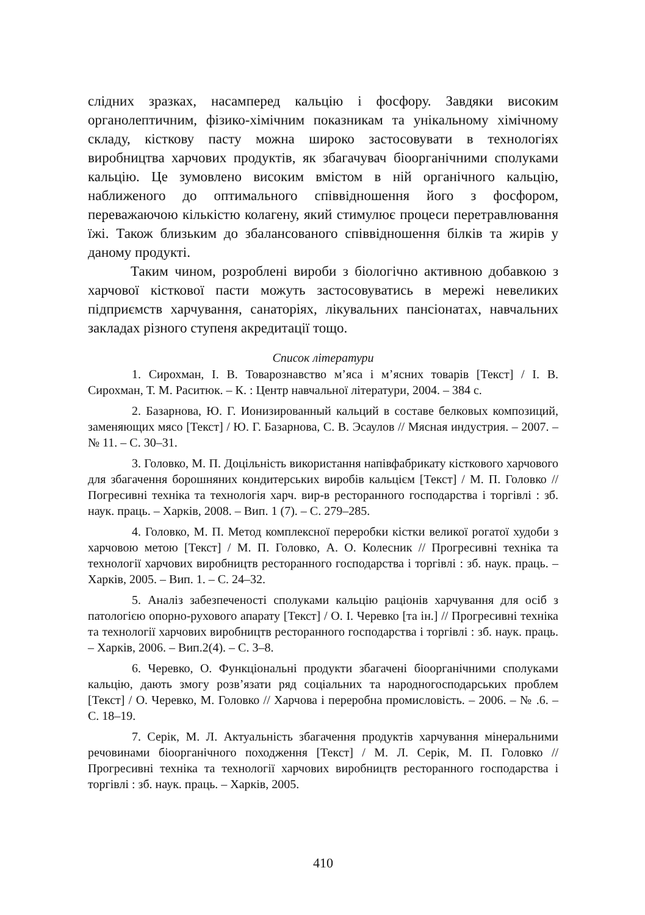слідних зразках, насамперед кальцію і фосфору. Завдяки високим органолептичним, фізико-хімічним показникам та унікальному хімічному складу, кісткову пасту можна широко застосовувати в технологіях виробництва харчових продуктів, як збагачувач біоорганічними сполуками кальцію. Це зумовлено високим вмістом в ній органічного кальцію, наближеного до оптимального співвідношення його з фосфором, переважаючою кількістю колагену, який стимулює процеси перетравлювання їжі. Також близьким до збалансованого співвідношення білків та жирів у даному продукті.
Таким чином, розроблені вироби з біологічно активною добавкою з харчової кісткової пасти можуть застосовуватись в мережі невеликих підприємств харчування, санаторіях, лікувальних пансіонатах, навчальних закладах різного ступеня акредитації тощо.
Список літератури
1. Сирохман, І. В. Товарознавство м’яса і м’ясних товарів [Текст] / І. В. Сирохман, Т. М. Раситюк. – К. : Центр навчальної літератури, 2004. – 384 с.
2. Базарнова, Ю. Г. Ионизированный кальций в составе белковых композиций, заменяющих мясо [Текст] / Ю. Г. Базарнова, С. В. Эсаулов // Мясная индустрия. – 2007. – № 11. – С. 30–31.
3. Головко, М. П. Доцільність використання напівфабрикату кісткового харчового для збагачення борошняних кондитерських виробів кальцієм [Текст] / М. П. Головко // Погресивні техніка та технологія харч. вир-в ресторанного господарства і торгівлі : зб. наук. праць. – Харків, 2008. – Вип. 1 (7). – С. 279–285.
4. Головко, М. П. Метод комплексної переробки кістки великої рогатої худоби з харчовою метою [Текст] / М. П. Головко, А. О. Колесник // Прогресивні техніка та технології харчових виробництв ресторанного господарства і торгівлі : зб. наук. праць. – Харків, 2005. – Вип. 1. – С. 24–32.
5. Аналіз забезпеченості сполуками кальцію раціонів харчування для осіб з патологією опорно-рухового апарату [Текст] / О. І. Черевко [та ін.] // Прогресивні техніка та технології харчових виробництв ресторанного господарства і торгівлі : зб. наук. праць. – Харків, 2006. – Вип.2(4). – С. 3–8.
6. Черевко, О. Функціональні продукти збагачені біоорганічними сполуками кальцію, дають змогу розв’язати ряд соціальних та народногосподарських проблем [Текст] / О. Черевко, М. Головко // Харчова і переробна промисловість. – 2006. – № .6. – С. 18–19.
7. Серік, М. Л. Актуальність збагачення продуктів харчування мінеральними речовинами біоорганічного походження [Текст] / М. Л. Серік, М. П. Головко // Прогресивні техніка та технології харчових виробництв ресторанного господарства і торгівлі : зб. наук. праць. – Харків, 2005.
410